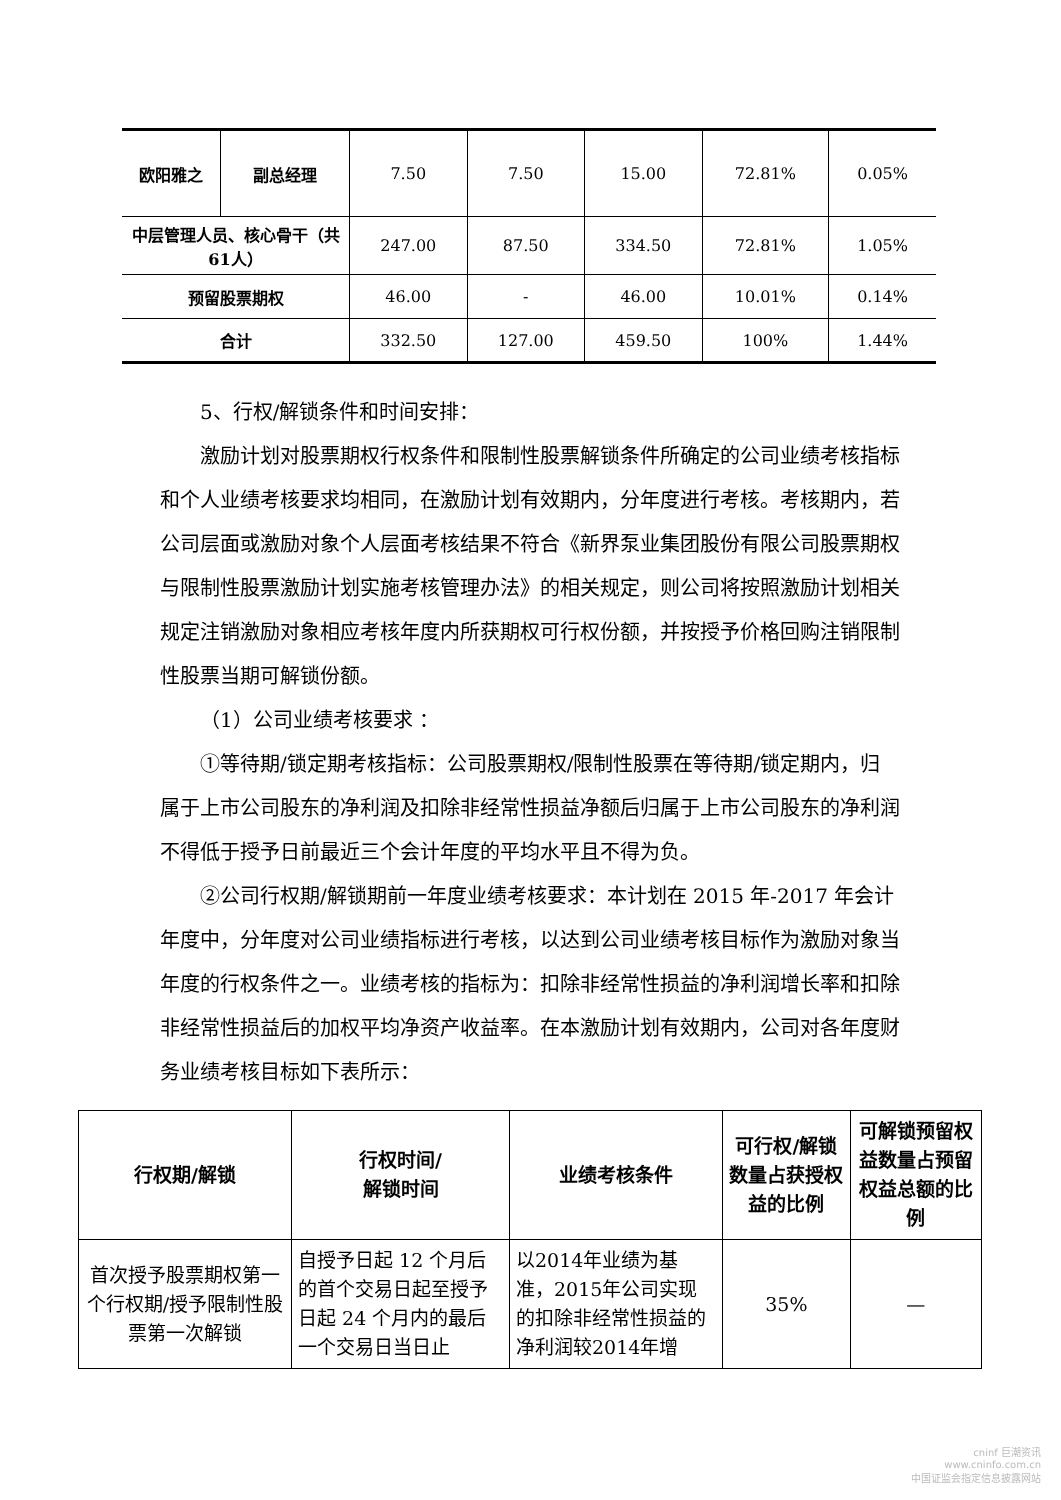| 欧阳雅之 | 副总经理 | 7.50 | 7.50 | 15.00 | 72.81% | 0.05% |
| 中层管理人员、核心骨干（共61人） | | 247.00 | 87.50 | 334.50 | 72.81% | 1.05% |
| 预留股票期权 | | 46.00 | - | 46.00 | 10.01% | 0.14% |
| 合计 | | 332.50 | 127.00 | 459.50 | 100% | 1.44% |
5、行权/解锁条件和时间安排：
激励计划对股票期权行权条件和限制性股票解锁条件所确定的公司业绩考核指标和个人业绩考核要求均相同，在激励计划有效期内，分年度进行考核。考核期内，若公司层面或激励对象个人层面考核结果不符合《新界泵业集团股份有限公司股票期权与限制性股票激励计划实施考核管理办法》的相关规定，则公司将按照激励计划相关规定注销激励对象相应考核年度内所获期权可行权份额，并按授予价格回购注销限制性股票当期可解锁份额。
（1）公司业绩考核要求 ：
①等待期/锁定期考核指标：公司股票期权/限制性股票在等待期/锁定期内，归属于上市公司股东的净利润及扣除非经常性损益净额后归属于上市公司股东的净利润不得低于授予日前最近三个会计年度的平均水平且不得为负。
②公司行权期/解锁期前一年度业绩考核要求：本计划在 2015 年-2017 年会计年度中，分年度对公司业绩指标进行考核，以达到公司业绩考核目标作为激励对象当年度的行权条件之一。业绩考核的指标为：扣除非经常性损益的净利润增长率和扣除非经常性损益后的加权平均净资产收益率。在本激励计划有效期内，公司对各年度财务业绩考核目标如下表所示：
| 行权期/解锁 | 行权时间/ 解锁时间 | 业绩考核条件 | 可行权/解锁数量占获授权益的比例 | 可解锁预留权益数量占预留权益总额的比例 |
| --- | --- | --- | --- | --- |
| 首次授予股票期权第一个行权期/授予限制性股票第一次解锁 | 自授予日起 12 个月后的首个交易日起至授予日起 24 个月内的最后一个交易日当日止 | 以2014年业绩为基准，2015年公司实现的扣除非经常性损益的净利润较2014年增 | 35% | — |
cninf 巨潮资讯
www.cninfo.com.cn
中国证监会指定信息披露网站